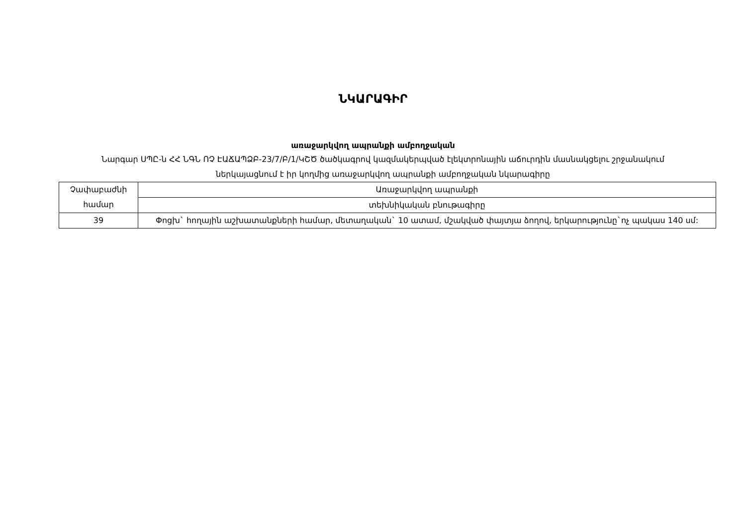ՆԿԱՐԱԳԻՐ
առաջարկվող ապրանքի ամբողջական
Նարգար ՍՊԸ-ն ՀՀ ՆԳՆ ՈՉ ԷԱՃԱՊՁԲ-23/7/Բ/1/ԿՇԾ ծածկագրով կազմակերպված էլեկտրոնային աճուրդին մասնակցելու շրջանակում ներկայացնում է իր կողմից առաջարկվող ապրանքի ամբողջական նկարագիրը
| Չափաբաժնի համար | Առաջարկվող ապրանքի |
| | տեխնիկական բնութագիրը |
| 39 | Փոցխ` հողային աշխատանքների համար, մետաղական` 10 ատամ, մշակված փայտյա ձողով, երկարությունը`ոչ պակաս 140 սմ: |